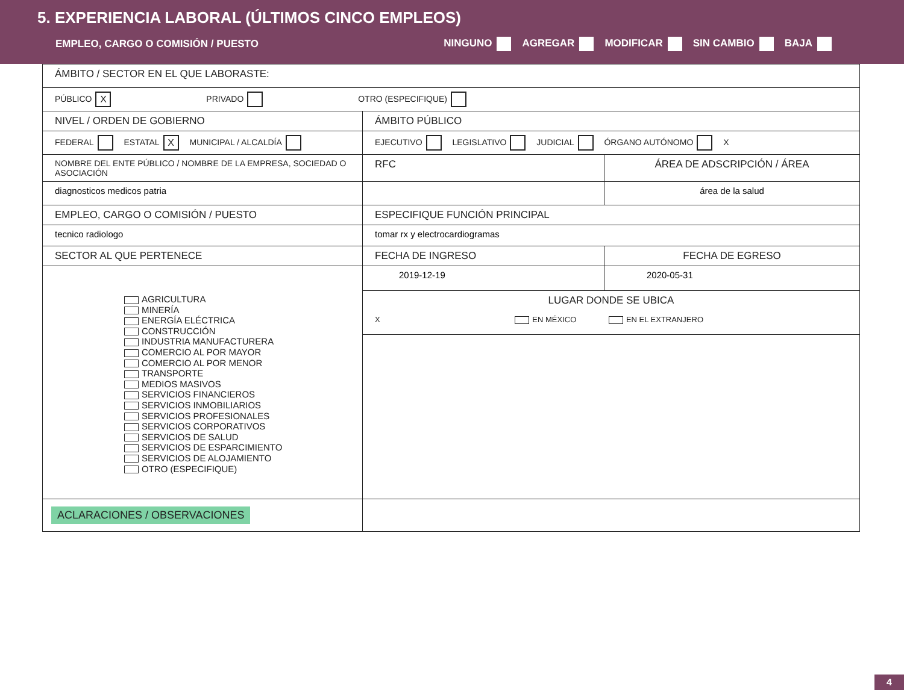5. EXPERIENCIA LABORAL (ÚLTIMOS CINCO EMPLEOS)
EMPLEO, CARGO O COMISIÓN / PUESTO NINGUNO AGREGAR MODIFICAR SIN CAMBIO BAJA
| ÁMBITO / SECTOR EN EL QUE LABORASTE: | | |
| PÚBLICO X PRIVADO OTRO (ESPECIFIQUE) | | |
| NIVEL / ORDEN DE GOBIERNO | ÁMBITO PÚBLICO | |
| FEDERAL ESTATAL X MUNICIPAL / ALCALDÍA | EJECUTIVO LEGISLATIVO JUDICIAL ÓRGANO AUTÓNOMO X | |
| NOMBRE DEL ENTE PÚBLICO / NOMBRE DE LA EMPRESA, SOCIEDAD O ASOCIACIÓN | RFC | ÁREA DE ADSCRIPCIÓN / ÁREA |
| diagnosticos medicos patria | | área de la salud |
| EMPLEO, CARGO O COMISIÓN / PUESTO | ESPECIFIQUE FUNCIÓN PRINCIPAL | |
| tecnico radiologo | tomar rx y electrocardiogramas | |
| SECTOR AL QUE PERTENECE | FECHA DE INGRESO | FECHA DE EGRESO |
| AGRICULTURA MINERÍA ENERGÍA ELÉCTRICA CONSTRUCCIÓN INDUSTRIA MANUFACTURERA COMERCIO AL POR MAYOR COMERCIO AL POR MENOR TRANSPORTE MEDIOS MASIVOS SERVICIOS FINANCIEROS SERVICIOS INMOBILIARIOS SERVICIOS PROFESIONALES SERVICIOS CORPORATIVOS SERVICIOS DE SALUD SERVICIOS DE ESPARCIMIENTO SERVICIOS DE ALOJAMIENTO OTRO (ESPECIFIQUE) | 2019-12-19 | 2020-05-31 |
| | LUGAR DONDE SE UBICA X EN MÉXICO EN EL EXTRANJERO | |
| ACLARACIONES / OBSERVACIONES | | |
4